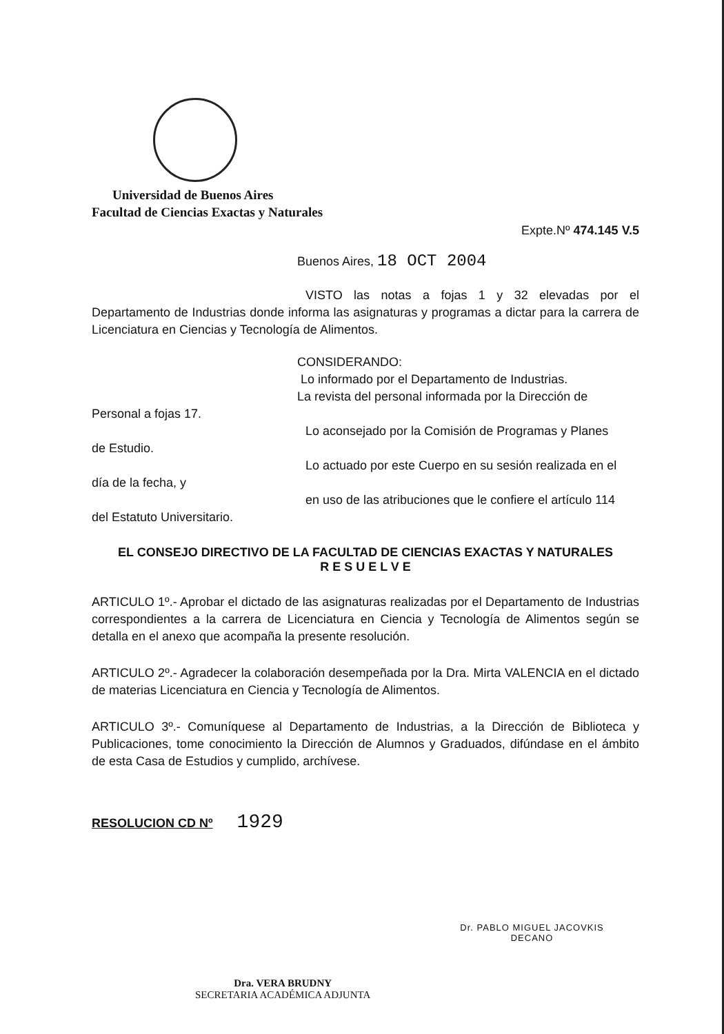Universidad de Buenos Aires
Facultad de Ciencias Exactas y Naturales
Expte.Nº 474.145 V.5
Buenos Aires, 18 OCT 2004
VISTO las notas a fojas 1 y 32 elevadas por el Departamento de Industrias donde informa las asignaturas y programas a dictar para la carrera de Licenciatura en Ciencias y Tecnología de Alimentos.
CONSIDERANDO:
Lo informado por el Departamento de Industrias.
La revista del personal informada por la Dirección de
Personal a fojas 17.
Lo aconsejado por la Comisión de Programas y Planes
de Estudio.
Lo actuado por este Cuerpo en su sesión realizada en el
día de la fecha, y
en uso de las atribuciones que le confiere el artículo 114
del Estatuto Universitario.
EL CONSEJO DIRECTIVO DE LA FACULTAD DE CIENCIAS EXACTAS Y NATURALES
R E S U E L V E
ARTICULO 1º.- Aprobar el dictado de las asignaturas realizadas por el Departamento de Industrias correspondientes a la carrera de Licenciatura en Ciencia y Tecnología de Alimentos según se detalla en el anexo que acompaña la presente resolución.
ARTICULO 2º.- Agradecer la colaboración desempeñada por la Dra. Mirta VALENCIA en el dictado de materias Licenciatura en Ciencia y Tecnología de Alimentos.
ARTICULO 3º.- Comuníquese al Departamento de Industrias, a la Dirección de Biblioteca y Publicaciones, tome conocimiento la Dirección de Alumnos y Graduados, difúndase en el ámbito de esta Casa de Estudios y cumplido, archívese.
RESOLUCION CD Nº 1929
Dra. VERA BRUDNY
SECRETARIA ACADÉMICA ADJUNTA
Dr. PABLO MIGUEL JACOVKIS
DECANO